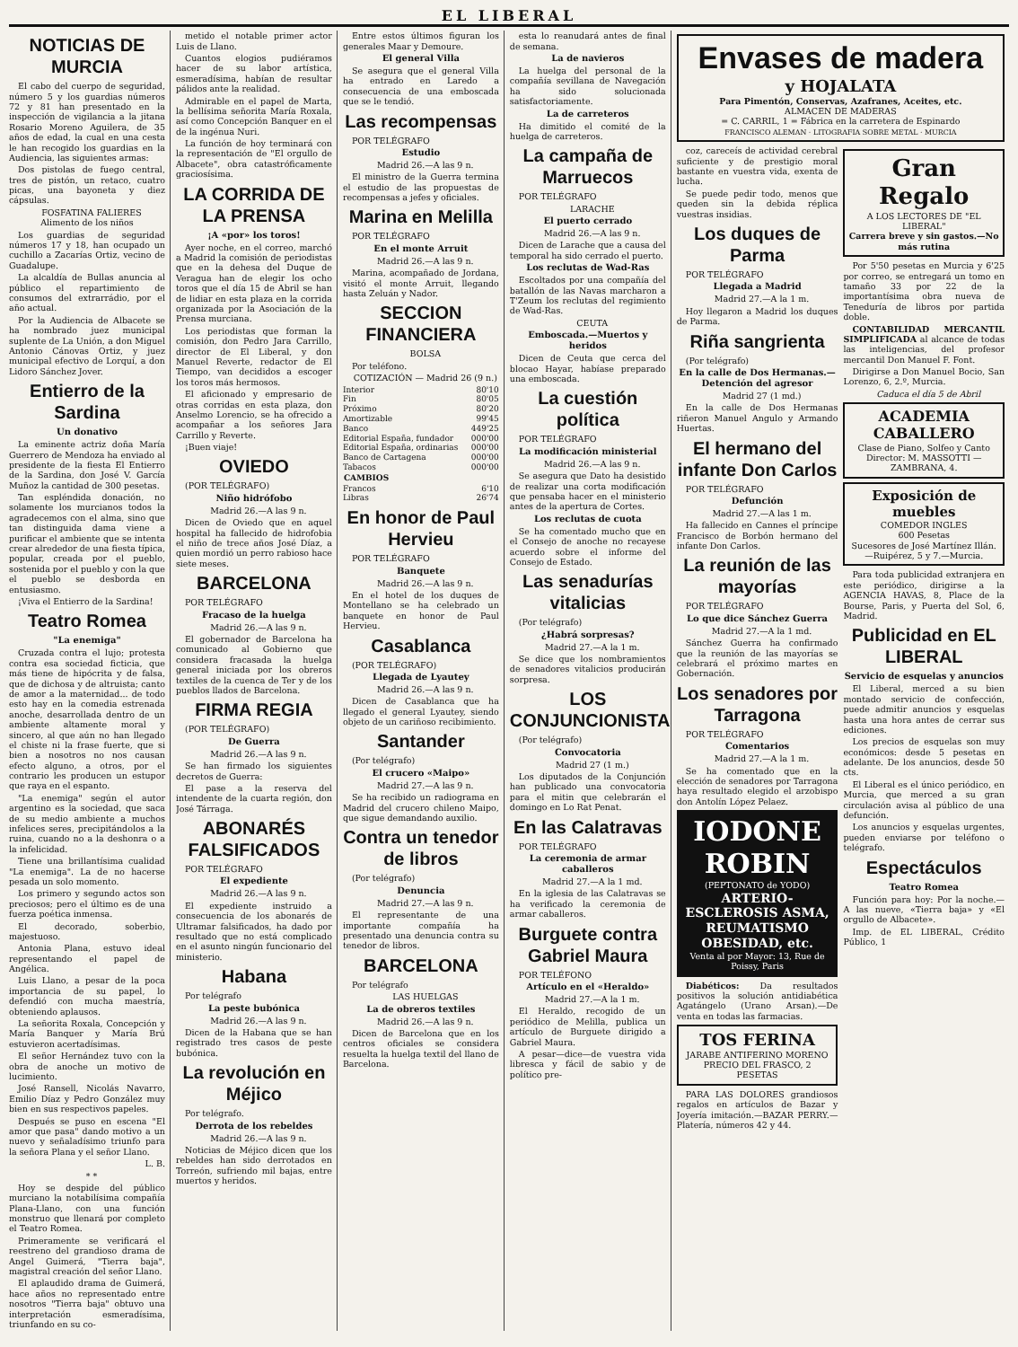EL LIBERAL
NOTICIAS DE MURCIA
El cabo del cuerpo de seguridad, número 5 y los guardias números 72 y 81 han presentado en la inspección de vigilancia a la jitana Rosario Moreno Aguilera, de 35 años de edad, la cual en una cesta le han recogido los guardias en la Audiencia, las siguientes armas:
Dos pistolas de fuego central, tres de pistón, un retaco, cuatro picas, una bayoneta y diez cápsulas.
FOSFATINA FALIERES
Alimento de los niños
Los guardias de seguridad números 17 y 18, han ocupado un cuchillo a Zacarías Ortiz, vecino de Guadalupe.
La alcaldía de Bullas anuncia al público el repartimiento de consumos del extrarrádio, por el año actual.
Por la Audiencia de Albacete se ha nombrado juez municipal suplente de La Unión, a don Miguel Antonio Cánovas Ortiz, y juez municipal efectivo de Lorquí, a don Lidoro Sánchez Jover.
Entierro de la Sardina
Un donativo
La eminente actriz doña María Guerrero de Mendoza ha enviado al presidente de la fiesta El Entierro de la Sardina, don José V. García Muñoz la cantidad de 300 pesetas.
Tan espléndida donación, no solamente los murcianos todos la agradecemos con el alma, sino que tan distinguida dama viene a purificar el ambiente que se intenta crear alrededor de una fiesta típica, popular, creada por el pueblo, sostenida por el pueblo y con la que el pueblo se desborda en entusiasmo.
¡Viva el Entierro de la Sardina!
Teatro Romea
"La enemiga"
Cruzada contra el lujo; protesta contra esa sociedad ficticia, que más tiene de hipócrita y de falsa, que de dichosa y de altruista; canto de amor a la maternidad... de todo esto hay en la comedia estrenada anoche, desarrollada dentro de un ambiente altamente moral y sincero, al que aún no han llegado el chiste ni la frase fuerte, que si bien a nosotros no nos causan efecto alguno, a otros, por el contrario les producen un estupor que raya en el espanto.
"La enemiga" según el autor argentino es la sociedad, que saca de su medio ambiente a muchos infelices seres, precipitándolos a la ruina, cuando no a la deshonra o a la infelicidad.
Tiene una brillantísima cualidad "La enemiga". La de no hacerse pesada un solo momento.
Los primero y segundo actos son preciosos; pero el último es de una fuerza poética inmensa.
El decorado, soberbio, majestuoso.
Antonia Plana, estuvo ideal representando el papel de Angélica.
Luis Llano, a pesar de la poca importancia de su papel, lo defendió con mucha maestría, obteniendo aplausos.
La señorita Roxala, Concepción y María Banquer y María Brú estuvieron acertadísimas.
El señor Hernández tuvo con la obra de anoche un motivo de lucimiento.
José Ransell, Nicolás Navarro, Emilio Díaz y Pedro González muy bien en sus respectivos papeles.
Después se puso en escena "El amor que pasa" dando motivo a un nuevo y señaladísimo triunfo para la señora Plana y el señor Llano.
L. B.
* *
Hoy se despide del público murciano la notabilísima compañía Plana-Llano, con una función monstruo que llenará por completo el Teatro Romea.
Primeramente se verificará el reestreno del grandioso drama de Angel Guimerá, "Tierra baja", magistral creación del señor Llano.
El aplaudido drama de Guimerá, hace años no representado entre nosotros "Tierra baja" obtuvo una interpretación esmeradísima, triunfando en su co-
metido el notable primer actor Luis de Llano.
Cuantos elogios pudiéramos hacer de su labor artística, esmeradísima, habían de resultar pálidos ante la realidad.
Admirable en el papel de Marta, la bellísima señorita María Roxala, así como Concepción Banquer en el de la ingénua Nuri.
La función de hoy terminará con la representación de "El orgullo de Albacete", obra catastróficamente graciosísima.
LA CORRIDA DE LA PRENSA
¡A «por» los toros!
Ayer noche, en el correo, marchó a Madrid la comisión de periodistas que en la dehesa del Duque de Veragua han de elegir los ocho toros que el día 15 de Abril se han de lidiar en esta plaza en la corrida organizada por la Asociación de la Prensa murciana.
Los periodistas que forman la comisión, don Pedro Jara Carrillo, director de El Liberal, y don Manuel Reverte, redactor de El Tiempo, van decididos a escoger los toros más hermosos.
El aficionado y empresario de otras corridas en esta plaza, don Anselmo Lorencio, se ha ofrecido a acompañar a los señores Jara Carrillo y Reverte.
¡Buen viaje!
OVIEDO
(POR TELÉGRAFO)
Niño hidrófobo
Madrid 26.—A las 9 n.
Dicen de Oviedo que en aquel hospital ha fallecido de hidrofobia el niño de trece años José Díaz, a quien mordió un perro rabioso hace siete meses.
BARCELONA
POR TELÉGRAFO
Fracaso de la huelga
Madrid 26.—A las 9 n.
El gobernador de Barcelona ha comunicado al Gobierno que considera fracasada la huelga general iniciada por los obreros textiles de la cuenca de Ter y de los pueblos llados de Barcelona.
FIRMA REGIA
(POR TELÉGRAFO)
De Guerra
Madrid 26.—A las 9 n.
Se han firmado los siguientes decretos de Guerra:
El pase a la reserva del intendente de la cuarta región, don José Tárraga.
ABONARÉS FALSIFICADOS
POR TELÉGRAFO
El expediente
Madrid 26.—A las 9 n.
El expediente instruido a consecuencia de los abonarés de Ultramar falsificados, ha dado por resultado que no está complicado en el asunto ningún funcionario del ministerio.
Habana
Por telégrafo
La peste bubónica
Madrid 26.—A las 9 n.
Dicen de la Habana que se han registrado tres casos de peste bubónica.
La revolución en Méjico
Por telégrafo.
Derrota de los rebeldes
Madrid 26.—A las 9 n.
Noticias de Méjico dicen que los rebeldes han sido derrotados en Torreón, sufriendo mil bajas, entre muertos y heridos.
Entre estos últimos figuran los generales Maar y Demoure.
El general Villa
Se asegura que el general Villa ha entrado en Laredo a consecuencia de una emboscada que se le tendió.
Las recompensas
POR TELÉGRAFO
Estudio
Madrid 26.—A las 9 n.
El ministro de la Guerra termina el estudio de las propuestas de recompensas a jefes y oficiales.
Marina en Melilla
POR TELÉGRAFO
En el monte Arruit
Madrid 26.—A las 9 n.
Marina, acompañado de Jordana, visitó el monte Arruit, llegando hasta Zeluán y Nador.
SECCION FINANCIERA
BOLSA
Por teléfono.
COTIZACIÓN — Madrid 26 (9 n.)
| Interior | 80'10 |
| Fin | 80'05 |
| Próximo | 80'20 |
| Amortizable | 99'45 |
| Banco | 449'25 |
| Editorial España, fundador | 000'00 |
| Editorial España, ordinarias | 000'00 |
| Banco de Cartagena | 000'00 |
| Tabacos | 000'00 |
| CAMBIOS | |
| Francos | 6'10 |
| Libras | 26'74 |
En honor de Paul Hervieu
POR TELÉGRAFO
Banquete
Madrid 26.—A las 9 n.
En el hotel de los duques de Montellano se ha celebrado un banquete en honor de Paul Hervieu.
Casablanca
(POR TELÉGRAFO)
Llegada de Lyautey
Madrid 26.—A las 9 n.
Dicen de Casablanca que ha llegado el general Lyautey, siendo objeto de un cariñoso recibimiento.
Santander
(Por telégrafo)
El crucero «Maipo»
Madrid 27.—A las 9 n.
Se ha recibido un radiograma en Madrid del crucero chileno Maipo, que sigue demandando auxilio.
Contra un tenedor de libros
(Por telégrafo)
Denuncia
Madrid 27.—A las 9 n.
El representante de una importante compañía ha presentado una denuncia contra su tenedor de libros.
BARCELONA
Por telégrafo
LAS HUELGAS
La de obreros textiles
Madrid 26.—A las 9 n.
Dicen de Barcelona que en los centros oficiales se considera resuelta la huelga textil del llano de Barcelona.
esta lo reanudará antes de final de semana.
La de navieros
La huelga del personal de la compañía sevillana de Navegación ha sido solucionada satisfactoriamente.
La de carreteros
Ha dimitido el comité de la huelga de carreteros.
La campaña de Marruecos
POR TELÉGRAFO
LARACHE
El puerto cerrado
Madrid 26.—A las 9 n.
Dicen de Larache que a causa del temporal ha sido cerrado el puerto.
Los reclutas de Wad-Ras
Escoltados por una compañía del batallón de las Navas marcharon a T'Zeum los reclutas del regimiento de Wad-Ras.
CEUTA
Emboscada.—Muertos y heridos
Dicen de Ceuta que cerca del blocao Hayar, habíase preparado una emboscada.
La cuestión política
POR TELÉGRAFO
La modificación ministerial
Madrid 26.—A las 9 n.
Se asegura que Dato ha desistido de realizar una corta modificación que pensaba hacer en el ministerio antes de la apertura de Cortes.
Los reclutas de cuota
Se ha comentado mucho que en el Consejo de anoche no recayese acuerdo sobre el informe del Consejo de Estado.
Las senadurías vitalicias
(Por telégrafo)
¿Habrá sorpresas?
Madrid 27.—A la 1 m.
Se dice que los nombramientos de senadores vitalicios producirán sorpresa.
LOS CONJUNCIONISTAS
(Por telégrafo)
Convocatoria
Madrid 27 (1 m.)
Los diputados de la Conjunción han publicado una convocatoria para el mitin que celebrarán el domingo en Lo Rat Penat.
En las Calatravas
POR TELÉGRAFO
La ceremonia de armar caballeros
Madrid 27.—A la 1 md.
En la iglesia de las Calatravas se ha verificado la ceremonia de armar caballeros.
Burguete contra Gabriel Maura
POR TELÉFONO
Artículo en el «Heraldo»
Madrid 27.—A la 1 m.
El Heraldo, recogido de un periódico de Melilla, publica un artículo de Burguete dirigido a Gabriel Maura.
A pesar—dice—de vuestra vida libresca y fácil de sabio y de político pre-
Envases de madera
y HOJALATA
Para Pimentón, Conservas, Azafranes, Aceites, etc.
ALMACEN DE MADERAS
= C. CARRIL, 1 = Fábrica en la carretera de Espinardo
FRANCISCO ALEMAN · LITOGRAFIA SOBRE METAL · MURCIA
coz, careceís de actividad cerebral suficiente y de prestigio moral bastante en vuestra vida, exenta de lucha.
Se puede pedir todo, menos que queden sin la debida réplica vuestras insidias.
Los duques de Parma
POR TELÉGRAFO
Llegada a Madrid
Madrid 27.—A la 1 m.
Hoy llegaron a Madrid los duques de Parma.
Riña sangrienta
(Por telégrafo)
En la calle de Dos Hermanas.—Detención del agresor
Madrid 27 (1 md.)
En la calle de Dos Hermanas riñeron Manuel Angulo y Armando Huertas.
El hermano del infante Don Carlos
POR TELÉGRAFO
Defunción
Madrid 27.—A las 1 m.
Ha fallecido en Cannes el príncipe Francisco de Borbón hermano del infante Don Carlos.
La reunión de las mayorías
POR TELÉGRAFO
Lo que dice Sánchez Guerra
Madrid 27.—A la 1 md.
Sánchez Guerra ha confirmado que la reunión de las mayorías se celebrará el próximo martes en Gobernación.
Los senadores por Tarragona
POR TELÉGRAFO
Comentarios
Madrid 27.—A la 1 m.
Se ha comentado que en la elección de senadores por Tarragona haya resultado elegido el arzobispo don Antolín López Pelaez.
IODONE ROBIN
(PEPTONATO de YODO)
ARTERIO-ESCLEROSIS ASMA, REUMATISMO OBESIDAD, etc.
Venta al por Mayor: 13, Rue de Poissy, Paris
Diabéticos: Da resultados positivos la solución antidiabética Agatángelo (Urano Arsan).—De venta en todas las farmacias.
TOS FERINA
JARABE ANTIFERINO MORENO
PRECIO DEL FRASCO, 2 PESETAS
PARA LAS DOLORES grandiosos regalos en artículos de Bazar y Joyería imitación.—BAZAR PERRY.—Platería, números 42 y 44.
Gran Regalo
A LOS LECTORES DE "EL LIBERAL"
Carrera breve y sin gastos.—No más rutina
Por 5'50 pesetas en Murcia y 6'25 por correo, se entregará un tomo en tamaño 33 por 22 de la importantísima obra nueva de Teneduría de libros por partida doble.
CONTABILIDAD MERCANTIL SIMPLIFICADA al alcance de todas las inteligencias, del profesor mercantil Don Manuel F. Font.
Dirigirse a Don Manuel Bocio, San Lorenzo, 6, 2.º, Murcia.
Caduca el día 5 de Abril
ACADEMIA CABALLERO
Clase de Piano, Solfeo y Canto
Director: M. MASSOTTI — ZAMBRANA, 4.
Exposición de muebles
COMEDOR INGLES
600 Pesetas
Sucesores de José Martínez Illán.—Ruipérez, 5 y 7.—Murcia.
Para toda publicidad extranjera en este periódico, dirigirse a la AGENCIA HAVAS, 8, Place de la Bourse, Paris, y Puerta del Sol, 6, Madrid.
Publicidad en EL LIBERAL
Servicio de esquelas y anuncios
El Liberal, merced a su bien montado servicio de confección, puede admitir anuncios y esquelas hasta una hora antes de cerrar sus ediciones.
Los precios de esquelas son muy económicos: desde 5 pesetas en adelante. De los anuncios, desde 50 cts.
El Liberal es el único periódico, en Murcia, que merced a su gran circulación avisa al público de una defunción.
Los anuncios y esquelas urgentes, pueden enviarse por teléfono o telégrafo.
Espectáculos
Teatro Romea
Función para hoy: Por la noche.—A las nueve, «Tierra baja» y «El orgullo de Albacete».
Imp. de EL LIBERAL, Crédito Público, 1